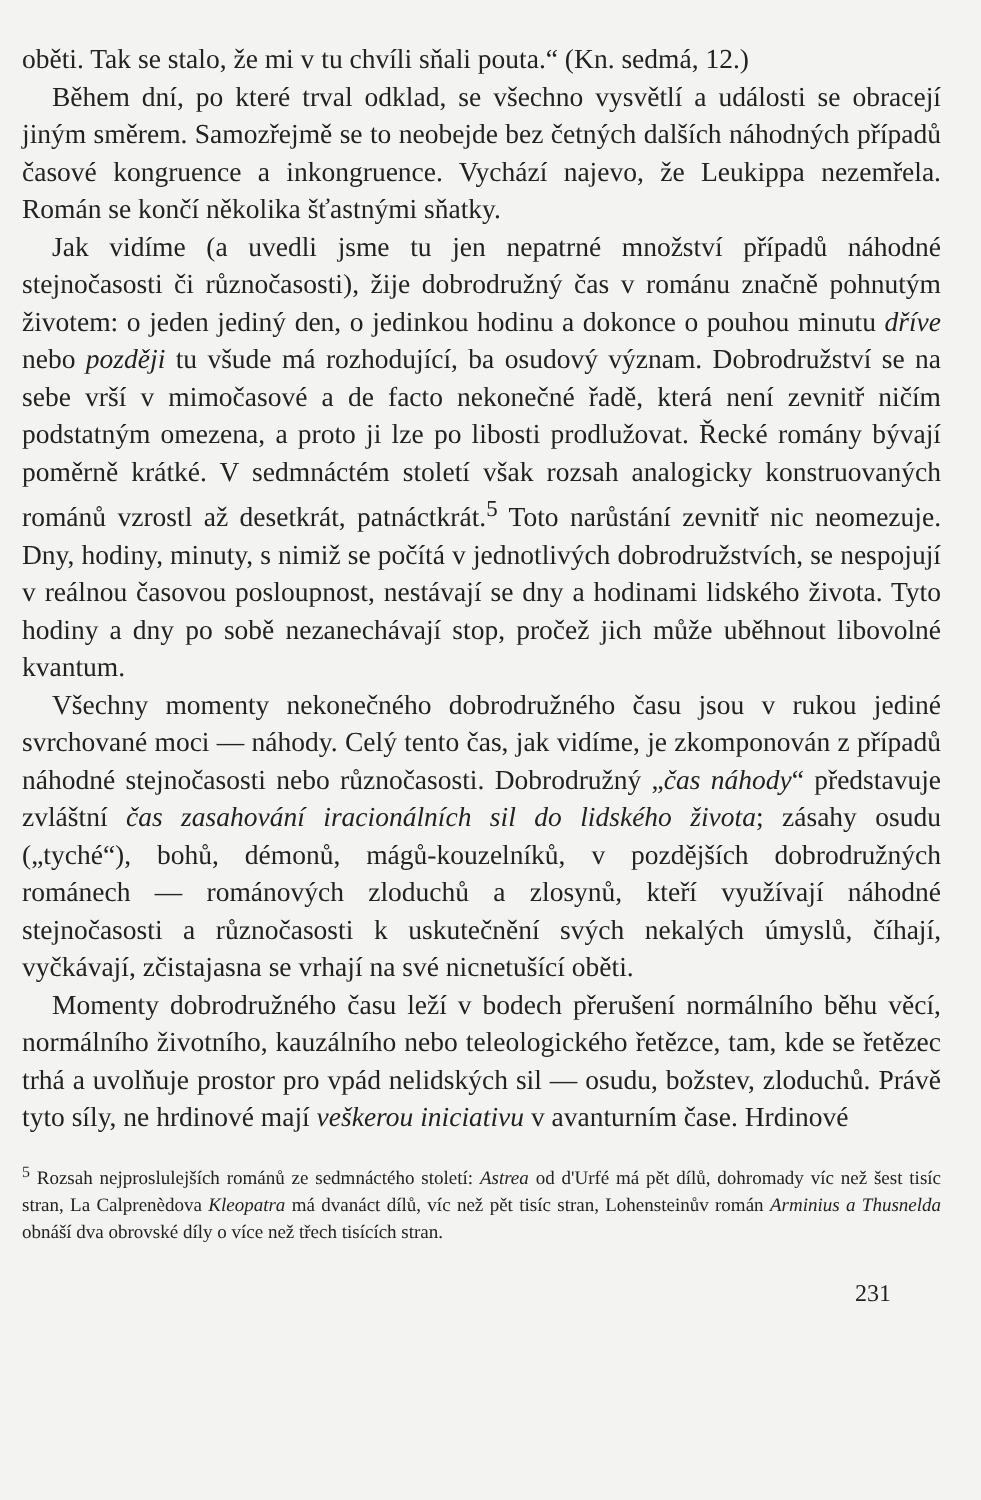oběti. Tak se stalo, že mi v tu chvíli sňali pouta.“ (Kn. sedmá, 12.)
Během dní, po které trval odklad, se všechno vysvětlí a události se obracejí jiným směrem. Samozřejmě se to neobejde bez četných dalších náhodných případů časové kongruence a inkongruence. Vychází najevo, že Leukippa nezemřela. Román se končí několika šťastnými sňatky.
Jak vidíme (a uvedli jsme tu jen nepatrné množství případů náhodné stejnočasosti či různočasosti), žije dobrodružný čas v románu značně pohnutým životem: o jeden jediný den, o jedinkou hodinu a dokonce o pouhou minutu dříve nebo později tu všude má rozhodující, ba osudový význam. Dobrodružství se na sebe vrší v mimočasové a de facto nekonečné řadě, která není zevnitř ničím podstatným omezena, a proto ji lze po libosti prodlužovat. Řecké romány bývají poměrně krátké. V sedmnáctém století však rozsah analogicky konstruovaných románů vzrostl až desetkrát, patnáctkrát.<sup>5</sup> Toto narůstání zevnitř nic neomezuje. Dny, hodiny, minuty, s nimiž se počítá v jednotlivých dobrodružstvích, se nespojují v reálnou časovou posloupnost, nestávají se dny a hodinami lidského života. Tyto hodiny a dny po sobě nezanechávají stop, pročež jich může uběhnout libovolné kvantum.
Všechny momenty nekonečného dobrodružného času jsou v rukou jediné svrchované moci — náhody. Celý tento čas, jak vidíme, je zkomponován z případů náhodné stejnočasosti nebo různočasosti. Dobrodružný „čas náhody“ představuje zvláštní čas zasahování iracionálních sil do lidského života; zásahy osudu („tyché“), bohů, démonů, mágů-kouzelníků, v pozdějších dobrodružných románech — románových zloduchů a zlosynů, kteří využívají náhodné stejnočasosti a různočasosti k uskutečnění svých nekalých úmyslů, číhají, vyčkávají, zčistajasna se vrhají na své nicnetušící oběti.
Momenty dobrodružného času leží v bodech přerušení normálního běhu věcí, normálního životního, kauzálního nebo teleologického řetězce, tam, kde se řetězec trhá a uvolňuje prostor pro vpád nelidských sil — osudu, božstev, zloduchů. Právě tyto síly, ne hrdinové mají veškerou iniciativu v avanturním čase. Hrdinové
<sup>5</sup> Rozsah nejproslulejších románů ze sedmnáctého století: Astrea od d'Urfé má pět dílů, dohromady víc než šest tisíc stran, La Calprenèdova Kleopatra má dvanáct dílů, víc než pět tisíc stran, Lohensteinův román Arminius a Thusnelda obnáší dva obrovské díly o více než třech tisících stran.
231